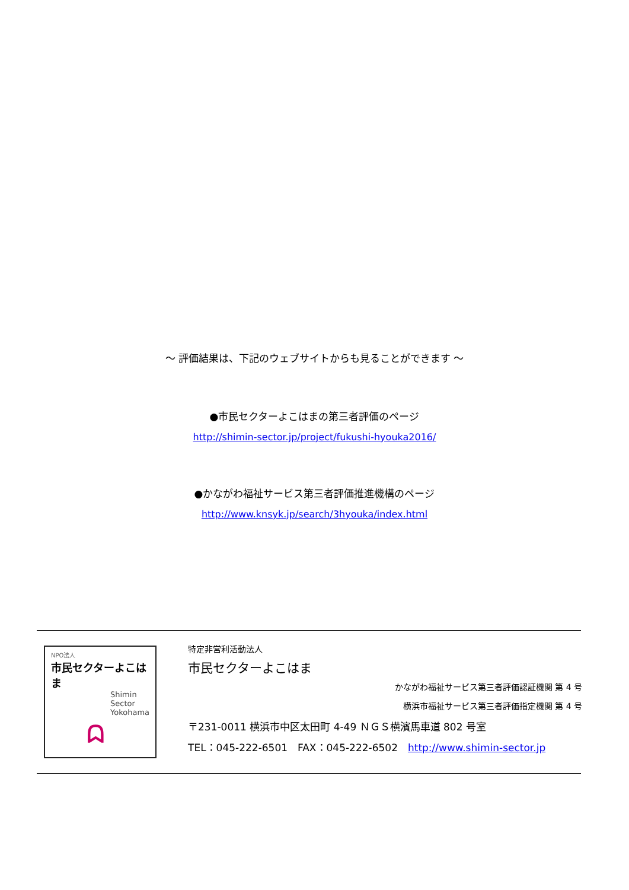～ 評価結果は、下記のウェブサイトからも見ることができます ～
●市民セクターよこはまの第三者評価のページ
http://shimin-sector.jp/project/fukushi-hyouka2016/
●かながわ福祉サービス第三者評価推進機構のページ
http://www.knsyk.jp/search/3hyouka/index.html
NPO法人
市民セクターよこはま
Shimin
Sector
Yokohama
ᗣ
特定非営利活動法人
市民セクターよこはま
かながわ福祉サービス第三者評価認証機関 第 4 号
横浜市福祉サービス第三者評価指定機関 第 4 号
〒231-0011 横浜市中区太田町 4-49 ＮＧＳ横濱馬車道 802 号室
TEL：045-222-6501　FAX：045-222-6502　http://www.shimin-sector.jp